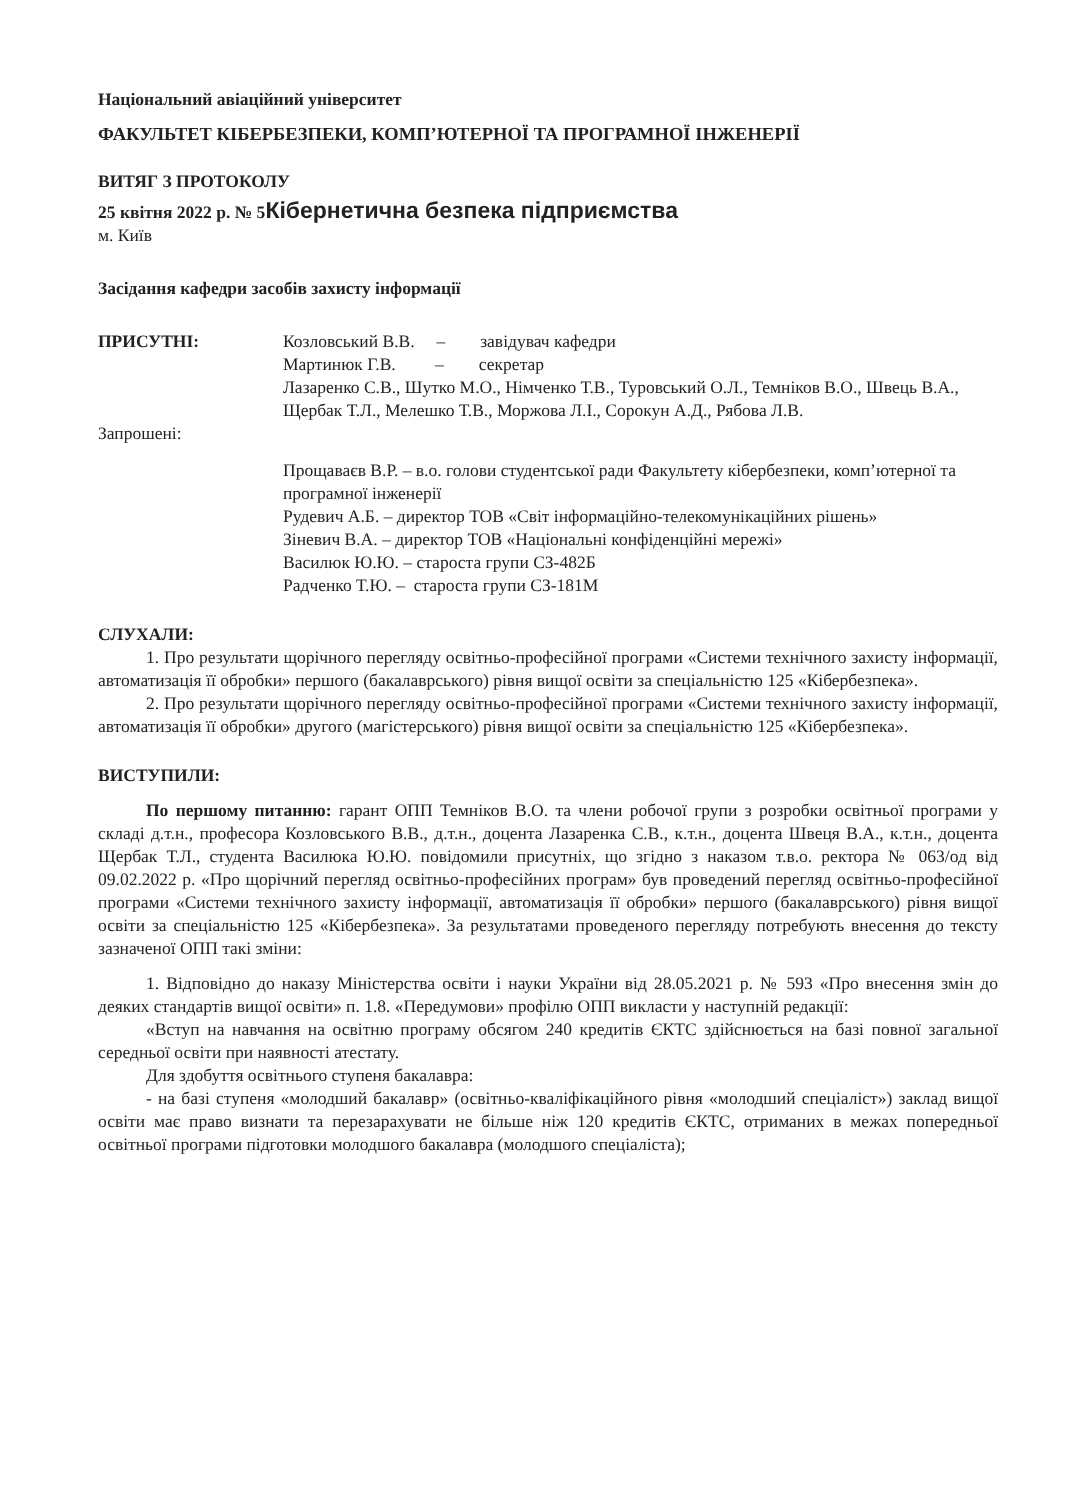Національний авіаційний університет
ФАКУЛЬТЕТ КІБЕРБЕЗПЕКИ, КОМП’ЮТЕРНОЇ ТА ПРОГРАМНОЇ ІНЖЕНЕРІЇ
ВИТЯГ З ПРОТОКОЛУ
25 квітня 2022 р. № 5Кібернетична безпека підприємства
м. Київ
Засідання кафедри засобів захисту інформації
ПРИСУТНІ: Козловський В.В. – завідувач кафедри
Мартинюк Г.В. – секретар
Лазаренко С.В., Шутко М.О., Німченко Т.В., Туровський О.Л., Темніков В.О., Швець В.А., Щербак Т.Л., Мелешко Т.В., Моржова Л.І., Сорокун А.Д., Рябова Л.В.
Запрошені:
Прощаваєв В.Р. – в.о. голови студентської ради Факультету кібербезпеки, комп’ютерної та програмної інженерії
Рудевич А.Б. – директор ТОВ «Світ інформаційно-телекомунікаційних рішень»
Зіневич В.А. – директор ТОВ «Національні конфіденційні мережі»
Василюк Ю.Ю. – староста групи СЗ-482Б
Радченко Т.Ю. – староста групи СЗ-181М
СЛУХАЛИ:
1. Про результати щорічного перегляду освітньо-професійної програми «Системи технічного захисту інформації, автоматизація її обробки» першого (бакалаврського) рівня вищої освіти за спеціальністю 125 «Кібербезпека».
2. Про результати щорічного перегляду освітньо-професійної програми «Системи технічного захисту інформації, автоматизація її обробки» другого (магістерського) рівня вищої освіти за спеціальністю 125 «Кібербезпека».
ВИСТУПИЛИ:
По першому питанню: гарант ОПП Темніков В.О. та члени робочої групи з розробки освітньої програми у складі д.т.н., професора Козловського В.В., д.т.н., доцента Лазаренка С.В., к.т.н., доцента Швеця В.А., к.т.н., доцента Щербак Т.Л., студента Василюка Ю.Ю. повідомили присутніх, що згідно з наказом т.в.о. ректора № 063/од від 09.02.2022 р. «Про щорічний перегляд освітньо-професійних програм» був проведений перегляд освітньо-професійної програми «Системи технічного захисту інформації, автоматизація її обробки» першого (бакалаврського) рівня вищої освіти за спеціальністю 125 «Кібербезпека». За результатами проведеного перегляду потребують внесення до тексту зазначеної ОПП такі зміни:
1. Відповідно до наказу Міністерства освіти і науки України від 28.05.2021 р. № 593 «Про внесення змін до деяких стандартів вищої освіти» п. 1.8. «Передумови» профілю ОПП викласти у наступній редакції:
«Вступ на навчання на освітню програму обсягом 240 кредитів ЄКТС здійснюється на базі повної загальної середньої освіти при наявності атестату.
Для здобуття освітнього ступеня бакалавра:
- на базі ступеня «молодший бакалавр» (освітньо-кваліфікаційного рівня «молодший спеціаліст») заклад вищої освіти має право визнати та перезарахувати не більше ніж 120 кредитів ЄКТС, отриманих в межах попередньої освітньої програми підготовки молодшого бакалавра (молодшого спеціаліста);